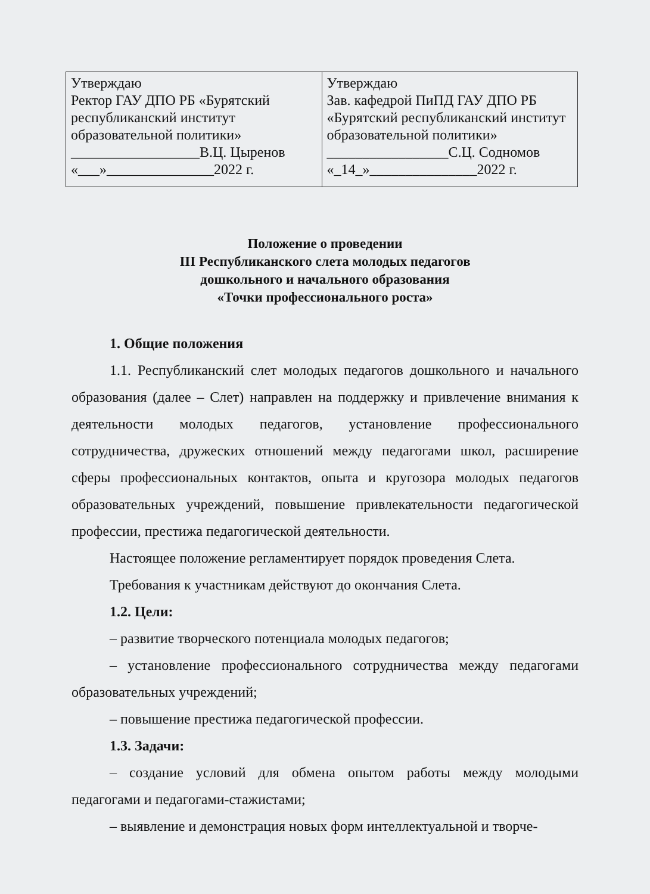| Утверждаю Ректор ГАУ ДПО РБ «Бурятский республиканский институт образовательной политики» __________________В.Ц. Цыренов «___»_______________2022 г. | Утверждаю Зав. кафедрой ПиПД ГАУ ДПО РБ «Бурятский республиканский институт образовательной политики» _________________С.Ц. Содномов «_14_»_______________2022 г. |
Положение о проведении
III Республиканского слета молодых педагогов
дошкольного и начального образования
«Точки профессионального роста»
1. Общие положения
1.1. Республиканский слет молодых педагогов дошкольного и начального образования (далее – Слет) направлен на поддержку и привлечение внимания к деятельности молодых педагогов, установление профессионального сотрудничества, дружеских отношений между педагогами школ, расширение сферы профессиональных контактов, опыта и кругозора молодых педагогов образовательных учреждений, повышение привлекательности педагогической профессии, престижа педагогической деятельности.
Настоящее положение регламентирует порядок проведения Слета.
Требования к участникам действуют до окончания Слета.
1.2. Цели:
– развитие творческого потенциала молодых педагогов;
– установление профессионального сотрудничества между педагогами образовательных учреждений;
– повышение престижа педагогической профессии.
1.3. Задачи:
– создание условий для обмена опытом работы между молодыми педагогами и педагогами-стажистами;
– выявление и демонстрация новых форм интеллектуальной и творче-